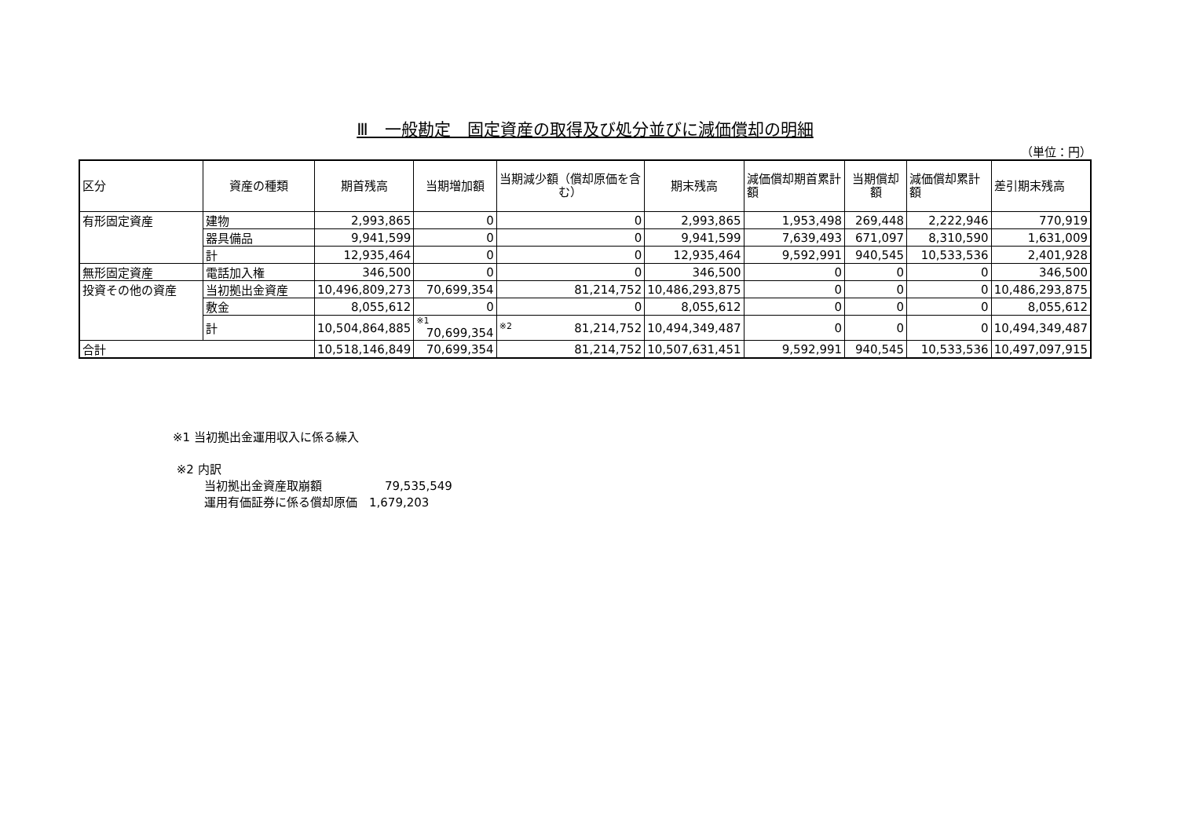Ⅲ　一般勘定　固定資産の取得及び処分並びに減価償却の明細
（単位：円）
| 区分 | 資産の種類 | 期首残高 | 当期増加額 | 当期減少額（償却原価を含む） | 期末残高 | 減価償却期首累計額 | 当期償却額 | 減価償却累計額 | 差引期末残高 |
| --- | --- | --- | --- | --- | --- | --- | --- | --- | --- |
| 有形固定資産 | 建物 | 2,993,865 | 0 | 0 | 2,993,865 | 1,953,498 | 269,448 | 2,222,946 | 770,919 |
| | 器具備品 | 9,941,599 | 0 | 0 | 9,941,599 | 7,639,493 | 671,097 | 8,310,590 | 1,631,009 |
| | 計 | 12,935,464 | 0 | 0 | 12,935,464 | 9,592,991 | 940,545 | 10,533,536 | 2,401,928 |
| 無形固定資産 | 電話加入権 | 346,500 | 0 | 0 | 346,500 | 0 | 0 | 0 | 346,500 |
| 投資その他の資産 | 当初拠出金資産 | 10,496,809,273 | 70,699,354 | 81,214,752 | 10,486,293,875 | 0 | 0 | 0 | 10,486,293,875 |
| | 敷金 | 8,055,612 | 0 | 0 | 8,055,612 | 0 | 0 | 0 | 8,055,612 |
| | 計 | 10,504,864,885 | ※1 70,699,354 | ※2 81,214,752 | 10,494,349,487 | 0 | 0 | 0 | 10,494,349,487 |
| 合計 | | 10,518,146,849 | 70,699,354 | 81,214,752 | 10,507,631,451 | 9,592,991 | 940,545 | 10,533,536 | 10,497,097,915 |
※1 当初拠出金運用収入に係る繰入
※2 内訳
当初拠出金資産取崩額 79,535,549
運用有価証券に係る償却原価　1,679,203